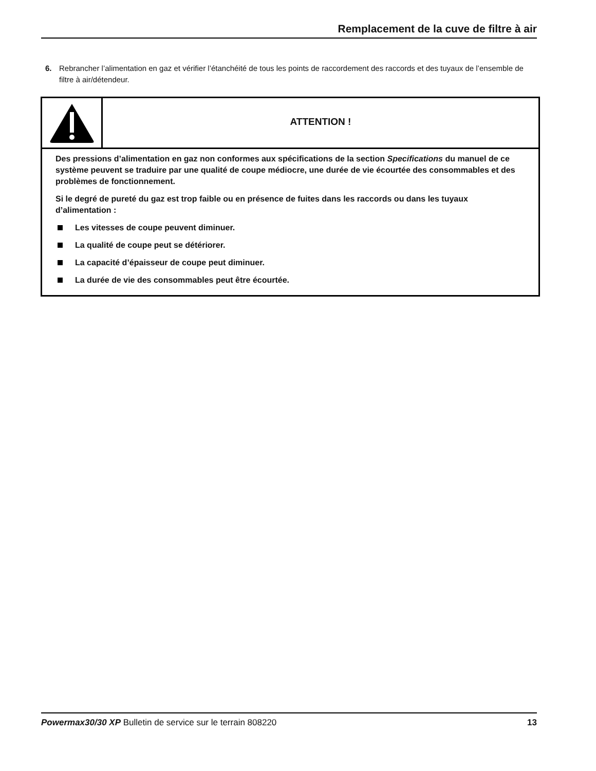Remplacement de la cuve de filtre à air
6. Rebrancher l’alimentation en gaz et vérifier l’étanchéité de tous les points de raccordement des raccords et des tuyaux de l’ensemble de filtre à air/détendeur.
ATTENTION !
Des pressions d’alimentation en gaz non conformes aux spécifications de la section Specifications du manuel de ce système peuvent se traduire par une qualité de coupe médiocre, une durée de vie écourtée des consommables et des problèmes de fonctionnement.
Si le degré de pureté du gaz est trop faible ou en présence de fuites dans les raccords ou dans les tuyaux d’alimentation :
Les vitesses de coupe peuvent diminuer.
La qualité de coupe peut se détériorer.
La capacité d’épaisseur de coupe peut diminuer.
La durée de vie des consommables peut être écourtée.
Powermax30/30 XP Bulletin de service sur le terrain 808220 13